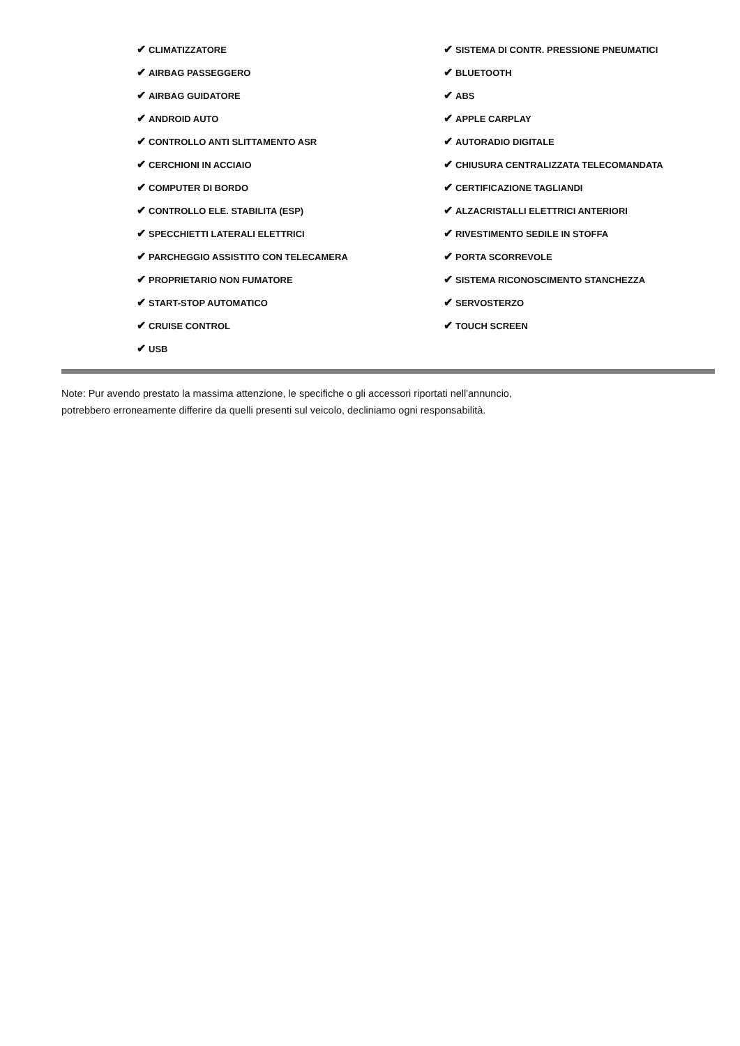| ✔ CLIMATIZZATORE | ✔ SISTEMA DI CONTR. PRESSIONE PNEUMATICI |
| ✔ AIRBAG PASSEGGERO | ✔ BLUETOOTH |
| ✔ AIRBAG GUIDATORE | ✔ ABS |
| ✔ ANDROID AUTO | ✔ APPLE CARPLAY |
| ✔ CONTROLLO ANTI SLITTAMENTO ASR | ✔ AUTORADIO DIGITALE |
| ✔ CERCHIONI IN ACCIAIO | ✔ CHIUSURA CENTRALIZZATA TELECOMANDATA |
| ✔ COMPUTER DI BORDO | ✔ CERTIFICAZIONE TAGLIANDI |
| ✔ CONTROLLO ELE. STABILITA (ESP) | ✔ ALZACRISTALLI ELETTRICI ANTERIORI |
| ✔ SPECCHIETTI LATERALI ELETTRICI | ✔ RIVESTIMENTO SEDILE IN STOFFA |
| ✔ PARCHEGGIO ASSISTITO CON TELECAMERA | ✔ PORTA SCORREVOLE |
| ✔ PROPRIETARIO NON FUMATORE | ✔ SISTEMA RICONOSCIMENTO STANCHEZZA |
| ✔ START-STOP AUTOMATICO | ✔ SERVOSTERZO |
| ✔ CRUISE CONTROL | ✔ TOUCH SCREEN |
| ✔ USB | |
Note: Pur avendo prestato la massima attenzione, le specifiche o gli accessori riportati nell'annuncio,
potrebbero erroneamente differire da quelli presenti sul veicolo, decliniamo ogni responsabilità.